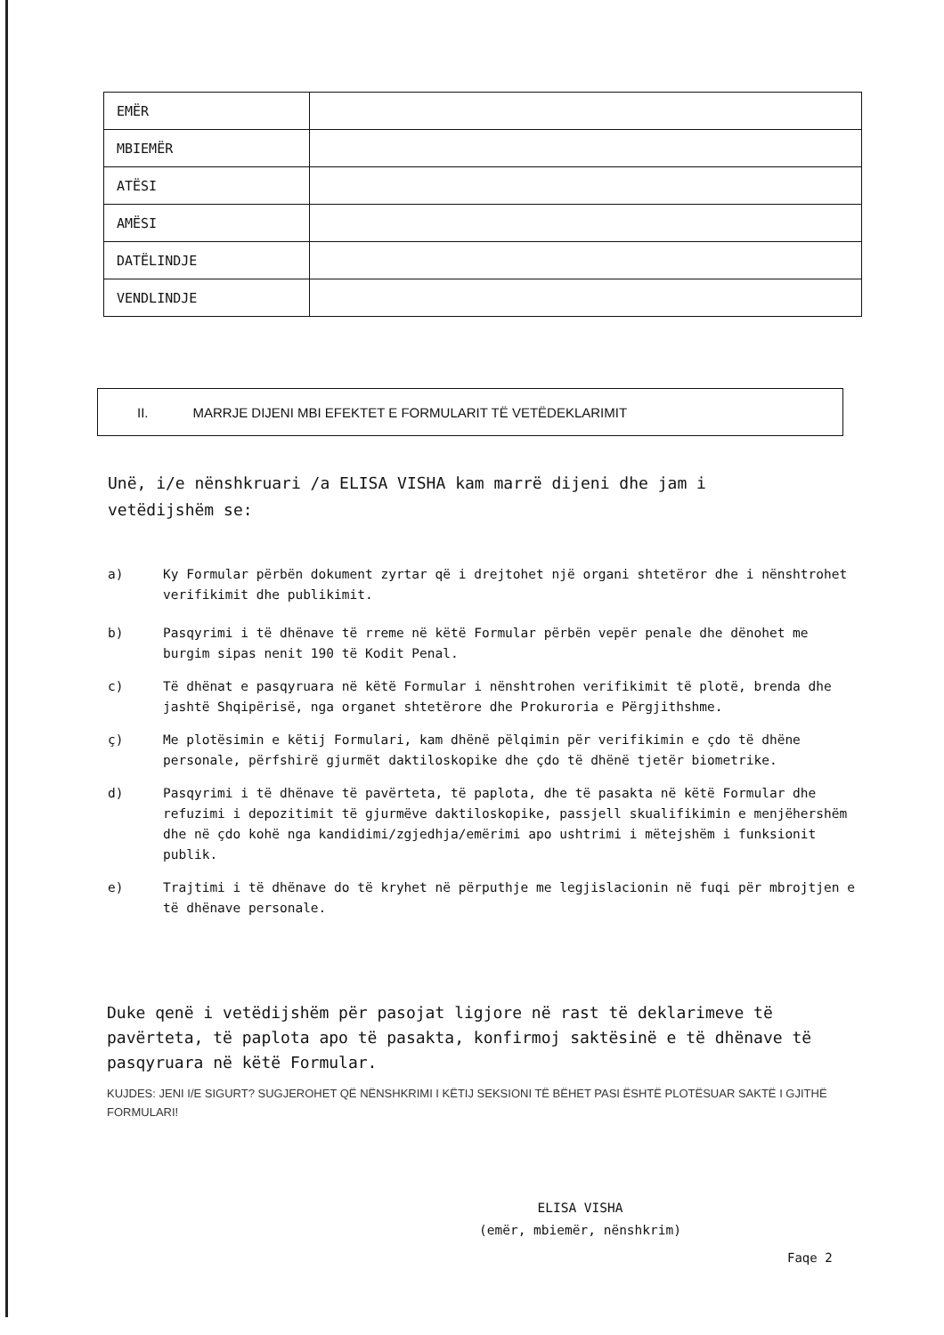| EMËR | |
| MBIEMËR | |
| ATËSI | |
| AMËSI | |
| DATËLINDJE | |
| VENDLINDJE | |
II. MARRJE DIJENI MBI EFEKTET E FORMULARIT TË VETËDEKLARIMIT
Unë, i/e nënshkruari /a ELISA VISHA kam marrë dijeni dhe jam i vetëdijshëm se:
a) Ky Formular përbën dokument zyrtar që i drejtohet një organi shtetëror dhe i nënshtrohet verifikimit dhe publikimit.
b) Pasqyrimi i të dhënave të rreme në këtë Formular përbën vepër penale dhe dënohet me burgim sipas nenit 190 të Kodit Penal.
c) Të dhënat e pasqyruara në këtë Formular i nënshtrohen verifikimit të plotë, brenda dhe jashtë Shqipërisë, nga organet shtetërore dhe Prokuroria e Përgjithshme.
ç) Me plotësimin e këtij Formulari, kam dhënë pëlqimin për verifikimin e çdo të dhëne personale, përfshirë gjurmët daktiloskopike dhe çdo të dhënë tjetër biometrike.
d) Pasqyrimi i të dhënave të pavërteta, të paplota, dhe të pasakta në këtë Formular dhe refuzimi i depozitimit të gjurmëve daktiloskopike, passjell skualifikimin e menjëhershëm dhe në çdo kohë nga kandidimi/zgjedhja/emërimi apo ushtrimi i mëtejshëm i funksionit publik.
e) Trajtimi i të dhënave do të kryhet në përputhje me legjislacionin në fuqi për mbrojtjen e të dhënave personale.
Duke qenë i vetëdijshëm për pasojat ligjore në rast të deklarimeve të pavërteta, të paplota apo të pasakta, konfirmoj saktësinë e të dhënave të pasqyruara në këtë Formular.
KUJDES: JENI I/E SIGURT? SUGJEROHET QË NËNSHKRIMI I KËTIJ SEKSIONI TË BËHET PASI ËSHTË PLOTËSUAR SAKTË I GJITHË FORMULARI!
ELISA VISHA
(emër, mbiemër, nënshkrim)
Faqe 2